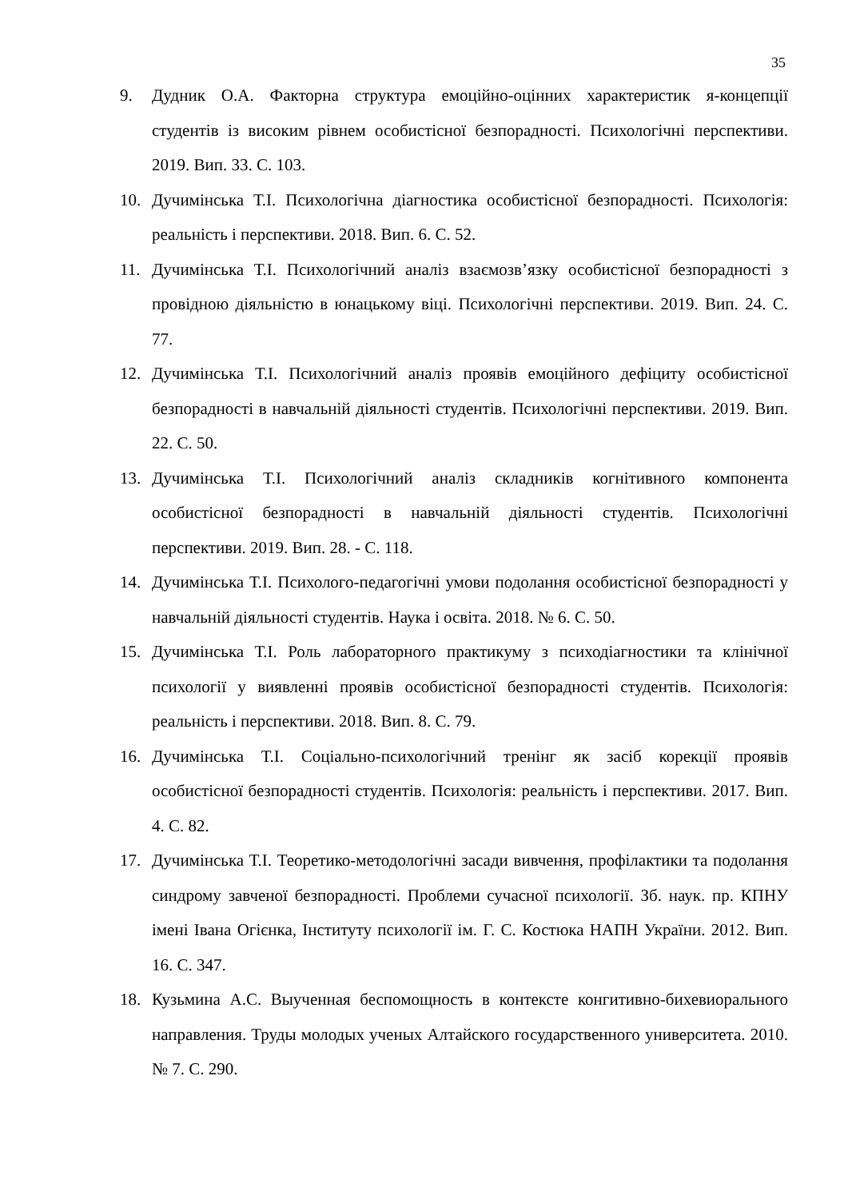35
9. Дудник О.А. Факторна структура емоційно-оцінних характеристик я-концепції студентів із високим рівнем особистісної безпорадності. Психологічні перспективи. 2019. Вип. 33. С. 103.
10. Дучимінська Т.І. Психологічна діагностика особистісної безпорадності. Психологія: реальність і перспективи. 2018. Вип. 6. С. 52.
11. Дучимінська Т.І. Психологічний аналіз взаємозв’язку особистісної безпорадності з провідною діяльністю в юнацькому віці. Психологічні перспективи. 2019. Вип. 24. С. 77.
12. Дучимінська Т.І. Психологічний аналіз проявів емоційного дефіциту особистісної безпорадності в навчальній діяльності студентів. Психологічні перспективи. 2019. Вип. 22. С. 50.
13. Дучимінська Т.І. Психологічний аналіз складників когнітивного компонента особистісної безпорадності в навчальній діяльності студентів. Психологічні перспективи. 2019. Вип. 28. - С. 118.
14. Дучимінська Т.І. Психолого-педагогічні умови подолання особистісної безпорадності у навчальній діяльності студентів. Наука і освіта. 2018. № 6. С. 50.
15. Дучимінська Т.І. Роль лабораторного практикуму з психодіагностики та клінічної психології у виявленні проявів особистісної безпорадності студентів. Психологія: реальність і перспективи. 2018. Вип. 8. С. 79.
16. Дучимінська Т.І. Соціально-психологічний тренінг як засіб корекції проявів особистісної безпорадності студентів. Психологія: реальність і перспективи. 2017. Вип. 4. С. 82.
17. Дучимінська Т.І. Теоретико-методологічні засади вивчення, профілактики та подолання синдрому завченої безпорадності. Проблеми сучасної психології. Зб. наук. пр. КПНУ імені Івана Огієнка, Інституту психології ім. Г. С. Костюка НАПН України. 2012. Вип. 16. С. 347.
18. Кузьмина А.С. Выученная беспомощность в контексте конгитивно-бихевиорального направления. Труды молодых ученых Алтайского государственного университета. 2010. № 7. С. 290.